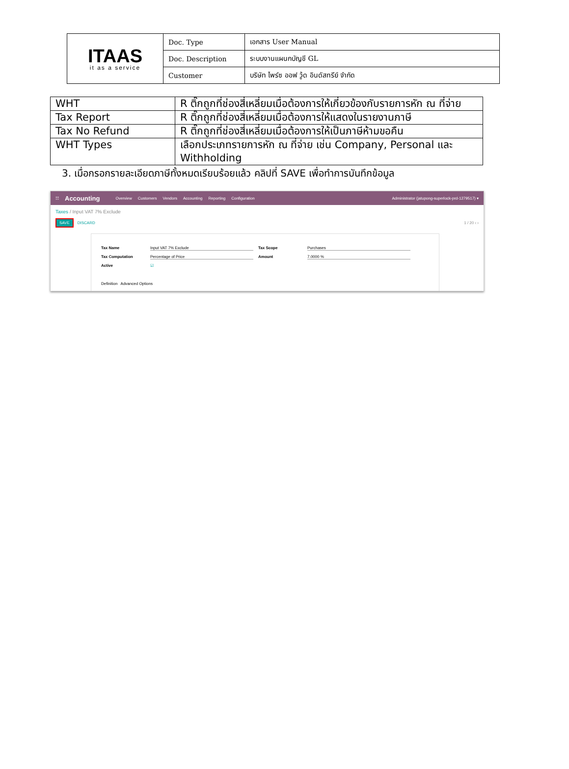| ITAAS it as a service | Doc. Type | เอกสาร User Manual |
| | Doc. Description | ระบบงานแผนกบัญชี GL |
| | Customer | บริษัท ไพร์ซ ออฟ วู้ด อินดัสทรีย์ จำกัด |
| WHT | R ติ๊กถูกที่ช่องสี่เหลี่ยมเมื่อต้องการให้เกี่ยวข้องกับรายการหัก ณ ที่จ่าย |
| Tax Report | R ติ๊กถูกที่ช่องสี่เหลี่ยมเมื่อต้องการให้แสดงในรายงานภาษี |
| Tax No Refund | R ติ๊กถูกที่ช่องสี่เหลี่ยมเมื่อต้องการให้เป็นภาษีห้ามขอคืน |
| WHT Types | เลือกประเภทรายการหัก ณ ที่จ่าย เช่น Company, Personal และ Withholding |
3. เมื่อกรอกรายละเอียดภาษีทั้งหมดเรียบร้อยแล้ว คลิปที่ SAVE เพื่อทำการบันทึกข้อมูล
☷ Accounting Overview Customers Vendors Accounting Reporting Configuration Administrator (jatupong-superlock-prd-1279517) ▾
Taxes / Input VAT 7% Exclude
SAVE DISCARD 1 / 20 ‹ ›
Tax Name Input VAT 7% Exclude Tax Scope Purchases Tax Computation Percentage of Price Amount 7.0000 % Active ☑ Definition Advanced Options